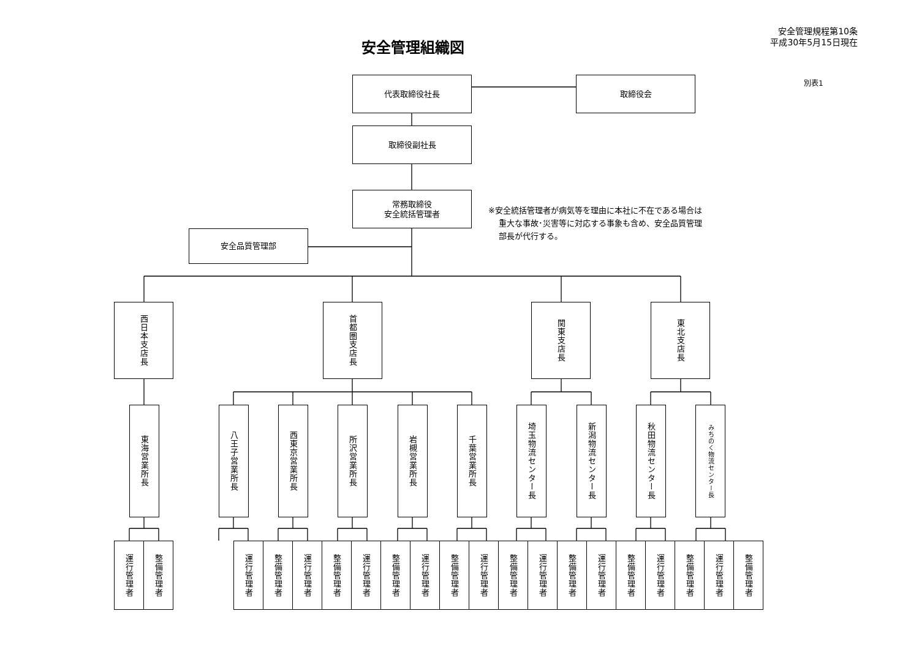安全管理組織図
安全管理規程第10条
平成30年5月15日現在
代表取締役社長 取締役会
別表1
取締役副社長
常務取締役
安全統括管理者
※安全統括管理者が病気等を理由に本社に不在である場合は
重大な事故･災害等に対応する事象も含め、安全品質管理
部長が代行する。
安全品質管理部
西日本支店長
首都圏支店長
関東支店長
東北支店長
東海営業所長
八王子営業所長
西東京営業所長
所沢営業所長
岩槻営業所長
千葉営業所長
埼玉物流センター長
新潟物流センター長
秋田物流センター長
みちのく物流センター長
運行管理者
整備管理者
運行管理者
整備管理者
運行管理者
整備管理者
運行管理者
整備管理者
運行管理者
整備管理者
運行管理者
整備管理者
運行管理者
整備管理者
運行管理者
整備管理者
運行管理者
整備管理者
運行管理者
整備管理者